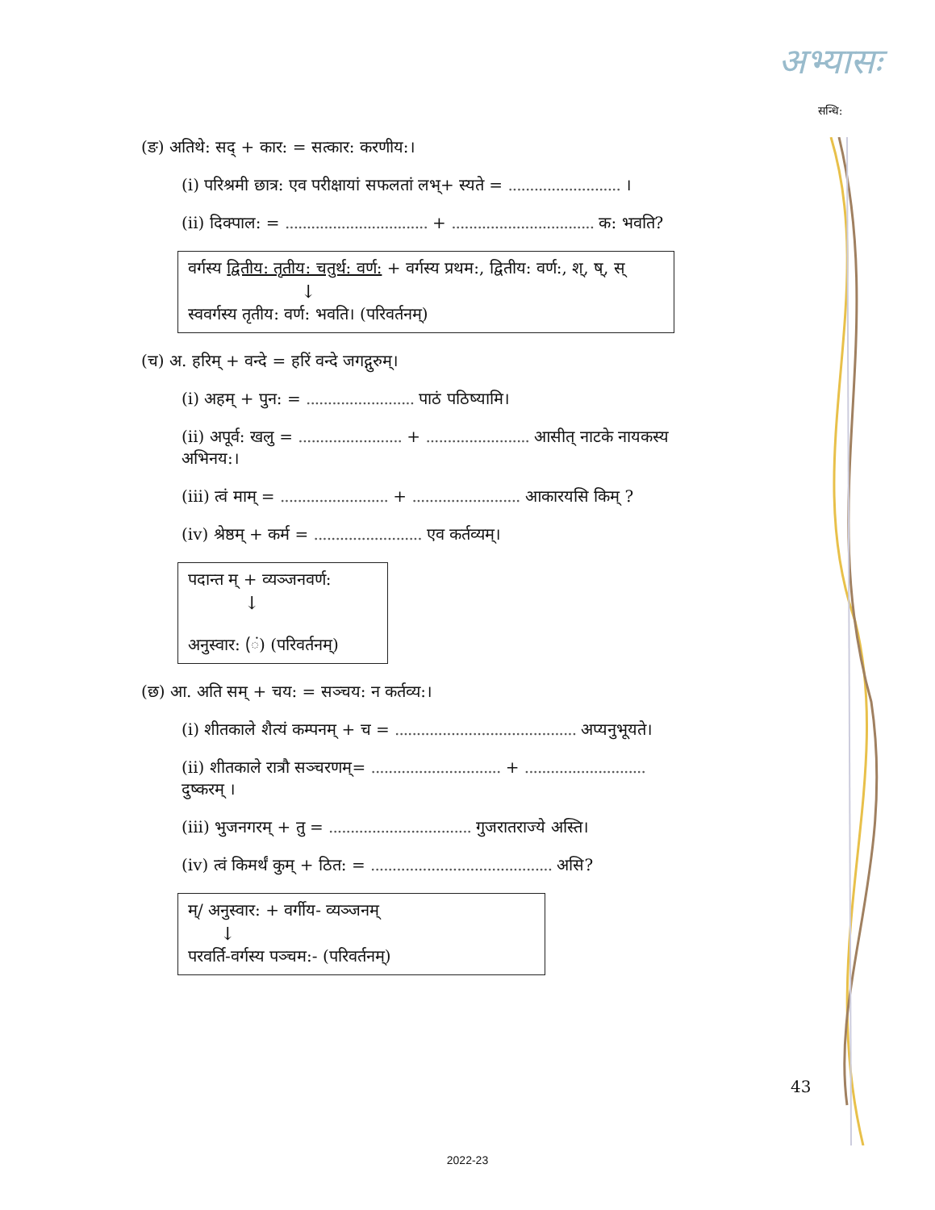अभ्यासः
सन्धि:
(ङ) अतिथे: सद् + कार: = सत्कार: करणीय:।
(i) परिश्रमी छात्र: एव परीक्षायां सफलतां लभ्+ स्यते = .......................... ।
(ii) दिक्पाल: = ................................. + ................................. क: भवति?
वर्गस्य द्वितीय: तृतीय: चतुर्थ: वर्ण: + वर्गस्य प्रथम:, द्वितीय: वर्ण:, श्, ष्, स्
↓
स्ववर्गस्य तृतीय: वर्ण: भवति। (परिवर्तनम्)
(च) अ. हरिम् + वन्दे = हरिं वन्दे जगद्गुरुम्।
(i) अहम् + पुन: = ......................... पाठं पठिष्यामि।
(ii) अपूर्व: खलु = ........................ + ........................ आसीत् नाटके नायकस्य अभिनय:।
(iii) त्वं माम् = ......................... + ......................... आकारयसि किम् ?
(iv) श्रेष्ठम् + कर्म = ......................... एव कर्तव्यम्।
पदान्त म् + व्यञ्जनवर्ण:
↓
अनुस्वार: (ं) (परिवर्तनम्)
(छ) आ. अति सम् + चय: = सञ्चय: न कर्तव्य:।
(i) शीतकाले शैत्यं कम्पनम् + च = .......................................... अप्यनुभूयते।
(ii) शीतकाले रात्रौ सञ्चरणम्= .............................. + ............................ दुष्करम् ।
(iii) भुजनगरम् + तु = ................................. गुजरातराज्ये अस्ति।
(iv) त्वं किमर्थं कुम् + ठित: = .......................................... असि?
म्/ अनुस्वार: + वर्गीय- व्यञ्जनम्
↓
परवर्ति-वर्गस्य पञ्चम:- (परिवर्तनम्)
43
2022-23